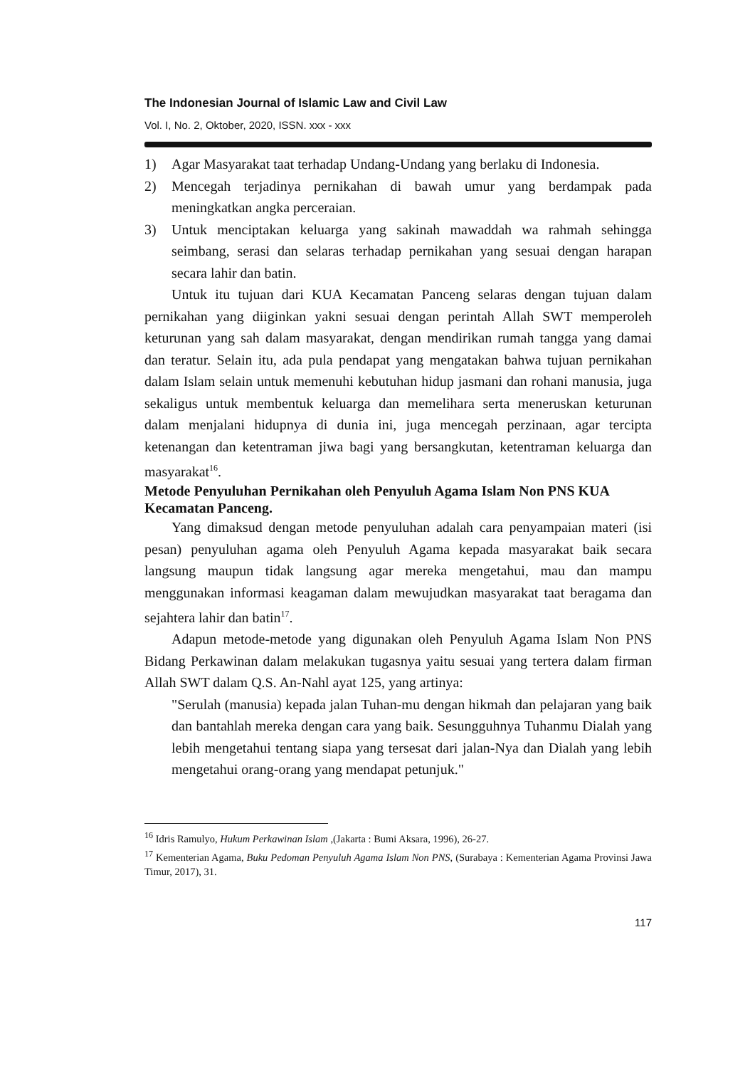The Indonesian Journal of Islamic Law and Civil Law
Vol. I, No. 2, Oktober, 2020, ISSN. xxx - xxx
1) Agar Masyarakat taat terhadap Undang-Undang yang berlaku di Indonesia.
2) Mencegah terjadinya pernikahan di bawah umur yang berdampak pada meningkatkan angka perceraian.
3) Untuk menciptakan keluarga yang sakinah mawaddah wa rahmah sehingga seimbang, serasi dan selaras terhadap pernikahan yang sesuai dengan harapan secara lahir dan batin.
Untuk itu tujuan dari KUA Kecamatan Panceng selaras dengan tujuan dalam pernikahan yang diiginkan yakni sesuai dengan perintah Allah SWT memperoleh keturunan yang sah dalam masyarakat, dengan mendirikan rumah tangga yang damai dan teratur. Selain itu, ada pula pendapat yang mengatakan bahwa tujuan pernikahan dalam Islam selain untuk memenuhi kebutuhan hidup jasmani dan rohani manusia, juga sekaligus untuk membentuk keluarga dan memelihara serta meneruskan keturunan dalam menjalani hidupnya di dunia ini, juga mencegah perzinaan, agar tercipta ketenangan dan ketentraman jiwa bagi yang bersangkutan, ketentraman keluarga dan masyarakat<sup>16</sup>.
Metode Penyuluhan Pernikahan oleh Penyuluh Agama Islam Non PNS KUA Kecamatan Panceng.
Yang dimaksud dengan metode penyuluhan adalah cara penyampaian materi (isi pesan) penyuluhan agama oleh Penyuluh Agama kepada masyarakat baik secara langsung maupun tidak langsung agar mereka mengetahui, mau dan mampu menggunakan informasi keagaman dalam mewujudkan masyarakat taat beragama dan sejahtera lahir dan batin<sup>17</sup>.
Adapun metode-metode yang digunakan oleh Penyuluh Agama Islam Non PNS Bidang Perkawinan dalam melakukan tugasnya yaitu sesuai yang tertera dalam firman Allah SWT dalam Q.S. An-Nahl ayat 125, yang artinya:
"Serulah (manusia) kepada jalan Tuhan-mu dengan hikmah dan pelajaran yang baik dan bantahlah mereka dengan cara yang baik. Sesungguhnya Tuhanmu Dialah yang lebih mengetahui tentang siapa yang tersesat dari jalan-Nya dan Dialah yang lebih mengetahui orang-orang yang mendapat petunjuk."
<sup>16</sup> Idris Ramulyo, Hukum Perkawinan Islam ,(Jakarta : Bumi Aksara, 1996), 26-27.
<sup>17</sup> Kementerian Agama, Buku Pedoman Penyuluh Agama Islam Non PNS, (Surabaya : Kementerian Agama Provinsi Jawa Timur, 2017), 31.
117